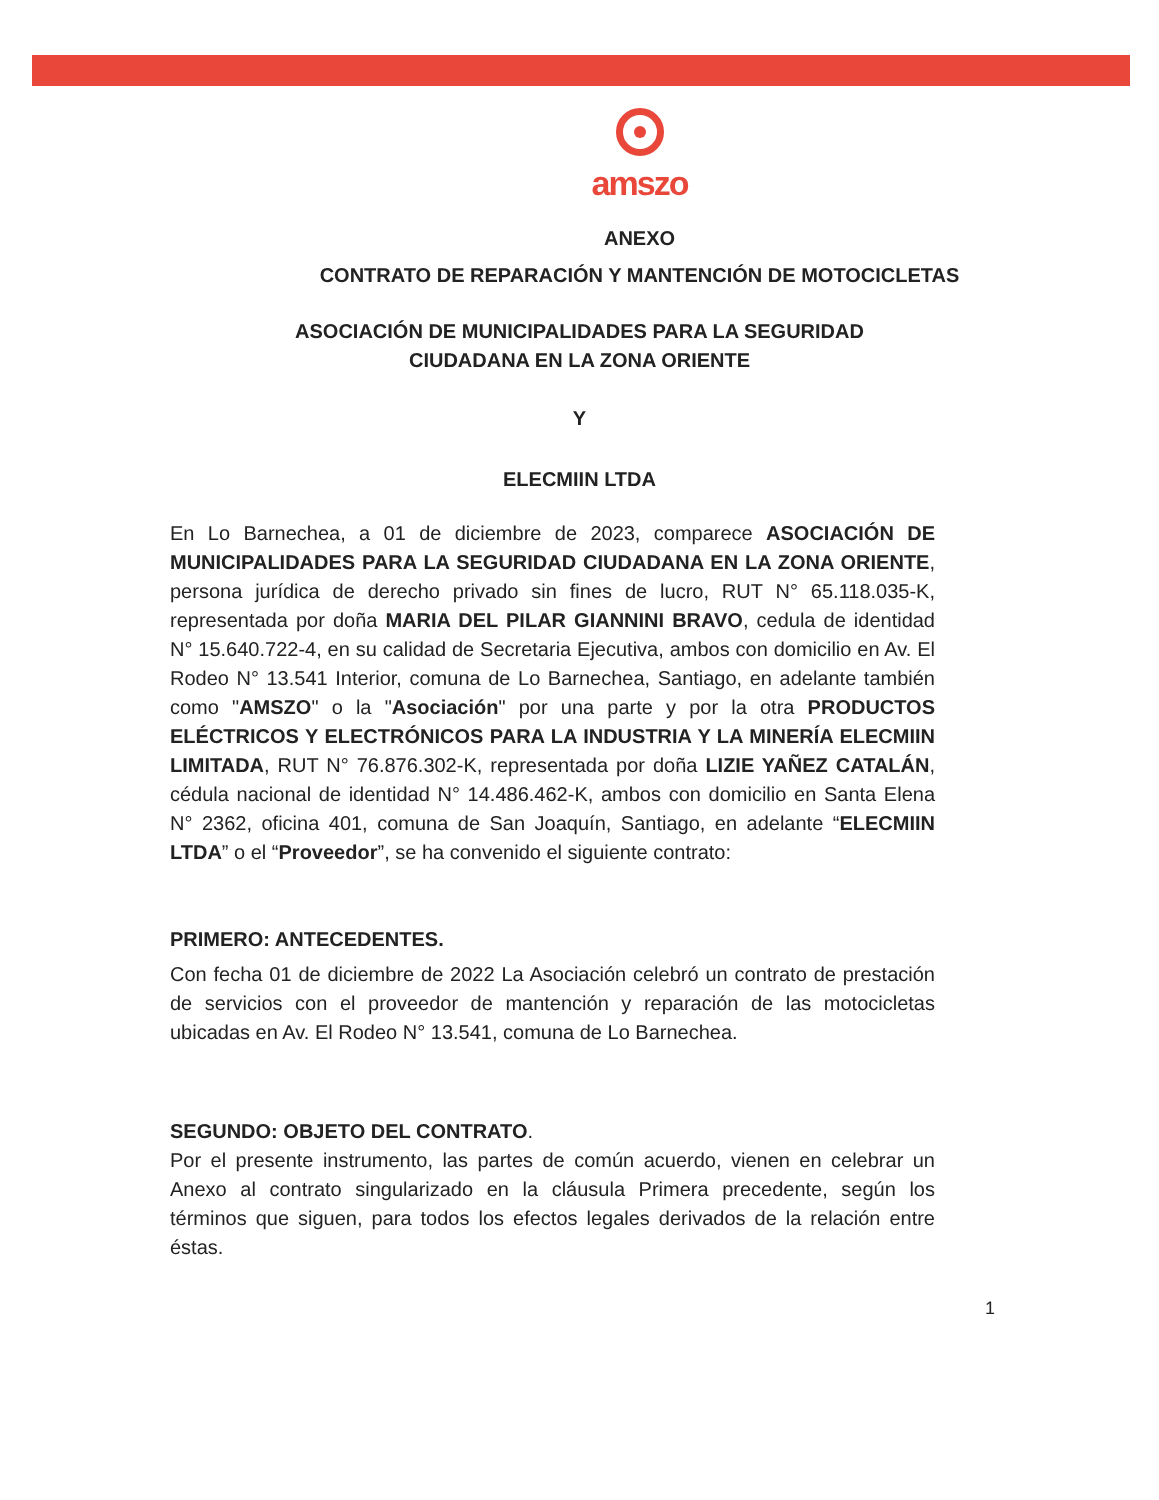amszo
ANEXO
CONTRATO DE REPARACIÓN Y MANTENCIÓN DE MOTOCICLETAS
ASOCIACIÓN DE MUNICIPALIDADES PARA LA SEGURIDAD
CIUDADANA EN LA ZONA ORIENTE
Y
ELECMIIN LTDA
En Lo Barnechea, a 01 de diciembre de 2023, comparece ASOCIACIÓN DE MUNICIPALIDADES PARA LA SEGURIDAD CIUDADANA EN LA ZONA ORIENTE, persona jurídica de derecho privado sin fines de lucro, RUT N° 65.118.035-K, representada por doña MARIA DEL PILAR GIANNINI BRAVO, cedula de identidad N° 15.640.722-4, en su calidad de Secretaria Ejecutiva, ambos con domicilio en Av. El Rodeo N° 13.541 Interior, comuna de Lo Barnechea, Santiago, en adelante también como "AMSZO" o la "Asociación" por una parte y por la otra PRODUCTOS ELÉCTRICOS Y ELECTRÓNICOS PARA LA INDUSTRIA Y LA MINERÍA ELECMIIN LIMITADA, RUT N° 76.876.302-K, representada por doña LIZIE YAÑEZ CATALÁN, cédula nacional de identidad N° 14.486.462-K, ambos con domicilio en Santa Elena N° 2362, oficina 401, comuna de San Joaquín, Santiago, en adelante “ELECMIIN LTDA” o el “Proveedor”, se ha convenido el siguiente contrato:
PRIMERO: ANTECEDENTES.
Con fecha 01 de diciembre de 2022 La Asociación celebró un contrato de prestación de servicios con el proveedor de mantención y reparación de las motocicletas ubicadas en Av. El Rodeo N° 13.541, comuna de Lo Barnechea.
SEGUNDO: OBJETO DEL CONTRATO.
Por el presente instrumento, las partes de común acuerdo, vienen en celebrar un Anexo al contrato singularizado en la cláusula Primera precedente, según los términos que siguen, para todos los efectos legales derivados de la relación entre éstas.
1